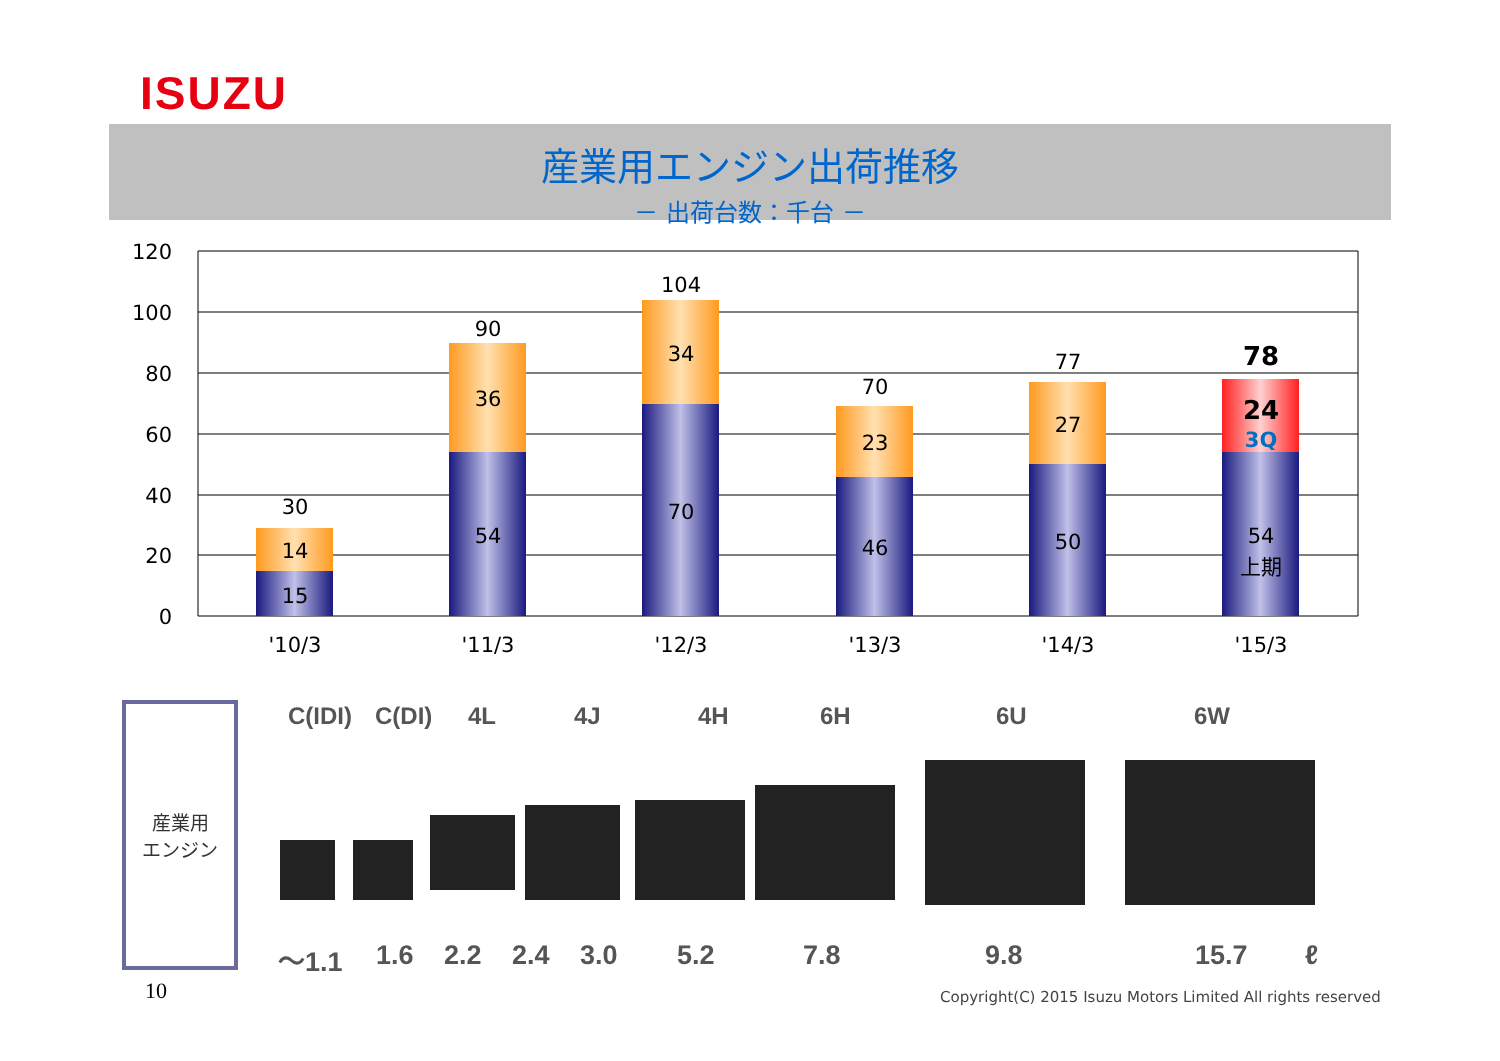ISUZU
産業用エンジン出荷推移
－ 出荷台数：千台 －
120
100
80
60
40
20
0
30
14
15
'10/3
90
36
54
'11/3
104
34
70
'12/3
70
23
46
'13/3
77
27
50
'14/3
78
24
3Q
54
上期
'15/3
産業用
エンジン
C(IDI) C(DI) 4L 4J 4H 6H 6U 6W
～1.1 1.6 2.2 2.4 3.0 5.2 7.8 9.8 15.7 ℓ
10
Copyright(C) 2015 Isuzu Motors Limited All rights reserved